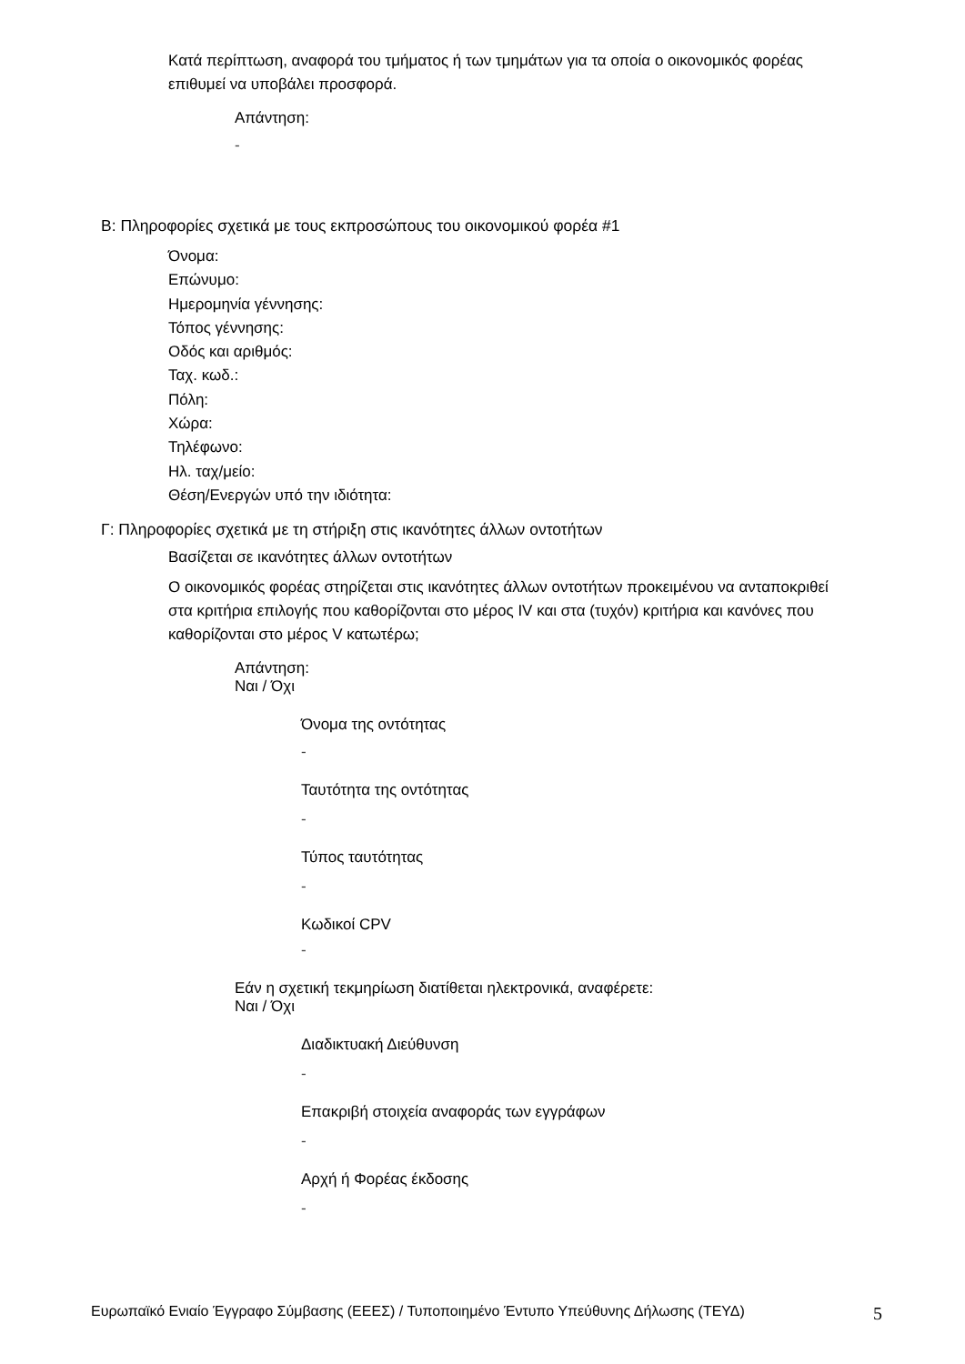Κατά περίπτωση, αναφορά του τμήματος ή των τμημάτων για τα οποία ο οικονομικός φορέας επιθυμεί να υποβάλει προσφορά.
Απάντηση:
-
Β: Πληροφορίες σχετικά με τους εκπροσώπους του οικονομικού φορέα #1
Όνομα:
Επώνυμο:
Ημερομηνία γέννησης:
Τόπος γέννησης:
Οδός και αριθμός:
Ταχ. κωδ.:
Πόλη:
Χώρα:
Τηλέφωνο:
Ηλ. ταχ/μείο:
Θέση/Ενεργών υπό την ιδιότητα:
Γ: Πληροφορίες σχετικά με τη στήριξη στις ικανότητες άλλων οντοτήτων
Βασίζεται σε ικανότητες άλλων οντοτήτων
Ο οικονομικός φορέας στηρίζεται στις ικανότητες άλλων οντοτήτων προκειμένου να ανταποκριθεί στα κριτήρια επιλογής που καθορίζονται στο μέρος IV και στα (τυχόν) κριτήρια και κανόνες που καθορίζονται στο μέρος V κατωτέρω;
Απάντηση:
Ναι / Όχι
Όνομα της οντότητας
-
Ταυτότητα της οντότητας
-
Τύπος ταυτότητας
-
Κωδικοί CPV
-
Εάν η σχετική τεκμηρίωση διατίθεται ηλεκτρονικά, αναφέρετε:
Ναι / Όχι
Διαδικτυακή Διεύθυνση
-
Επακριβή στοιχεία αναφοράς των εγγράφων
-
Αρχή ή Φορέας έκδοσης
-
Ευρωπαϊκό Ενιαίο Έγγραφο Σύμβασης (ΕΕΕΣ) / Τυποποιημένο Έντυπο Υπεύθυνης Δήλωσης (ΤΕΥΔ) 5